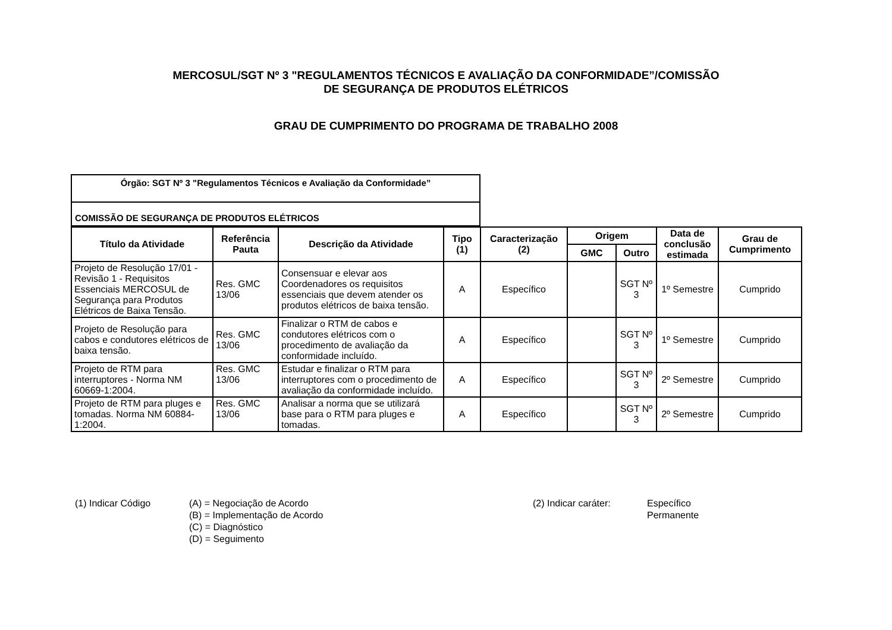MERCOSUL/SGT Nº 3 "REGULAMENTOS TÉCNICOS E AVALIAÇÃO DA CONFORMIDADE”/COMISSÃO
DE SEGURANÇA DE PRODUTOS ELÉTRICOS
GRAU DE CUMPRIMENTO DO PROGRAMA DE TRABALHO 2008
| Órgão: SGT Nº 3 "Regulamentos Técnicos e Avaliação da Conformidade” |
| COMISSÃO DE SEGURANÇA DE PRODUTOS ELÉTRICOS |
| Título da Atividade | Referência Pauta | Descrição da Atividade | Tipo (1) | Caracterização (2) | Origem | | Data de conclusão estimada | Grau de Cumprimento |
| --- | --- | --- | --- | --- | --- | --- | --- | --- |
| | | | | | GMC | Outro | | |
| Projeto de Resolução 17/01 - Revisão 1 - Requisitos Essenciais MERCOSUL de Segurança para Produtos Elétricos de Baixa Tensão. | Res. GMC 13/06 | Consensuar e elevar aos Coordenadores os requisitos essenciais que devem atender os produtos elétricos de baixa tensão. | A | Específico | | SGT Nº 3 | 1º Semestre | Cumprido |
| Projeto de Resolução para cabos e condutores elétricos de baixa tensão. | Res. GMC 13/06 | Finalizar o RTM de cabos e condutores elétricos com o procedimento de avaliação da conformidade incluído. | A | Específico | | SGT Nº 3 | 1º Semestre | Cumprido |
| Projeto de RTM para interruptores - Norma NM 60669-1:2004. | Res. GMC 13/06 | Estudar e finalizar o RTM para interruptores com o procedimento de avaliação da conformidade incluído. | A | Específico | | SGT Nº 3 | 2º Semestre | Cumprido |
| Projeto de RTM para pluges e tomadas. Norma NM 60884-1:2004. | Res. GMC 13/06 | Analisar a norma que se utilizará base para o RTM para pluges e tomadas. | A | Específico | | SGT Nº 3 | 2º Semestre | Cumprido |
(1) Indicar Código (A) = Negociação de Acordo
(B) = Implementação de Acordo
(C) = Diagnóstico
(D) = Seguimento
(2) Indicar caráter: Específico
Permanente